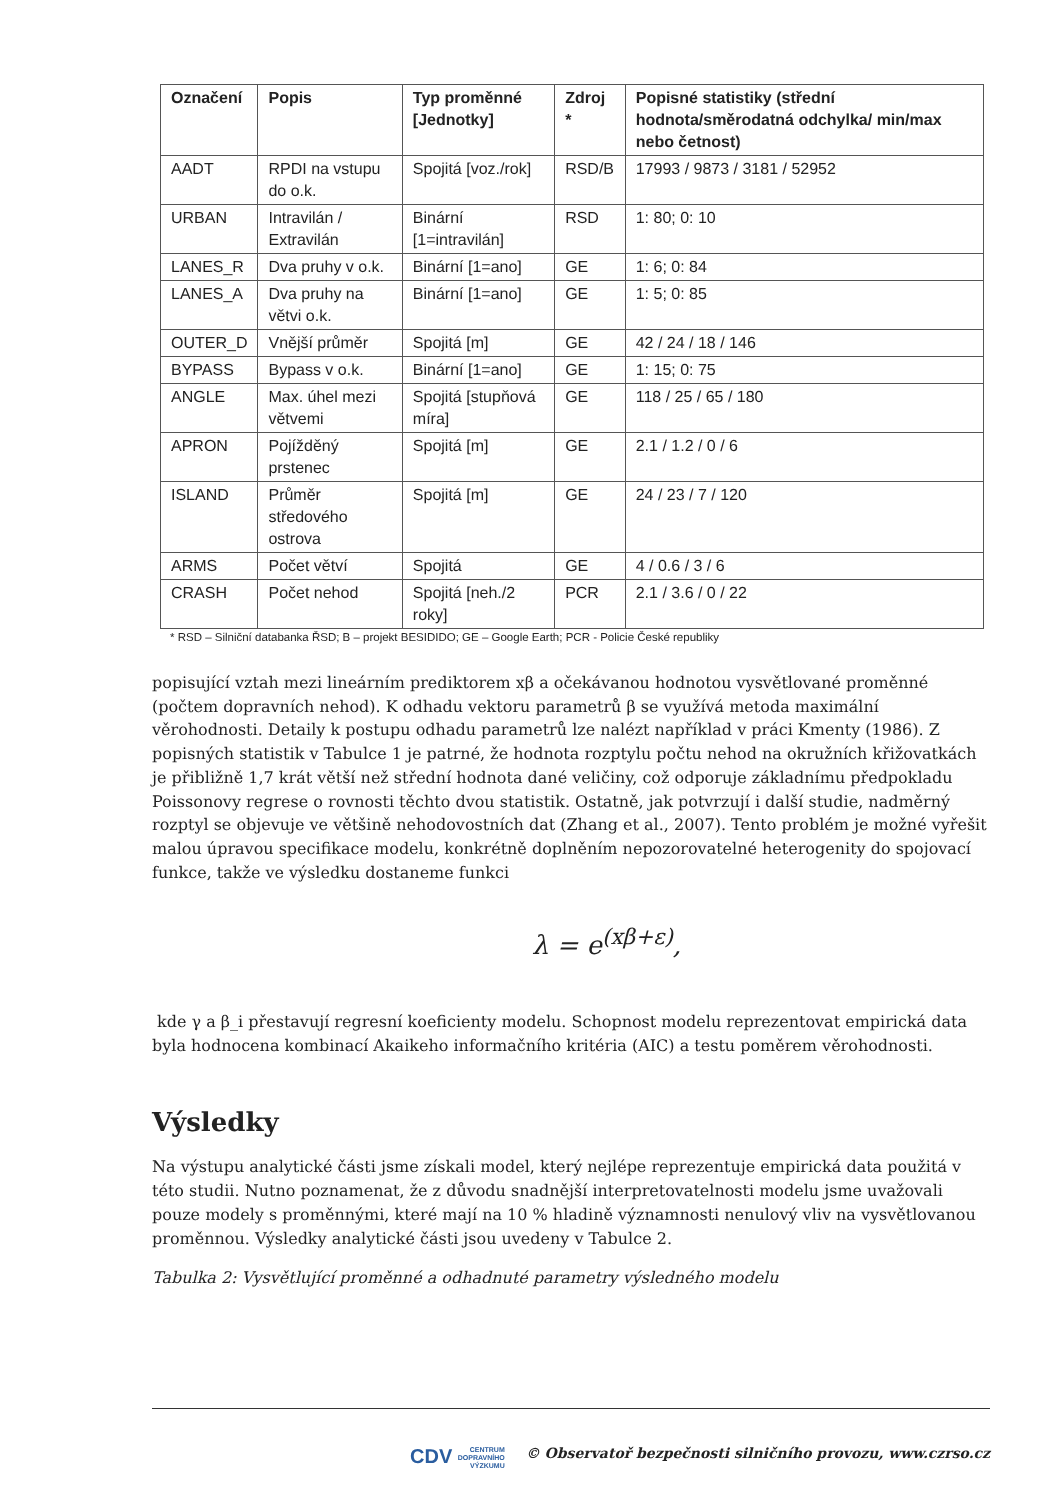| Označení | Popis | Typ proměnné [Jednotky] | Zdroj * | Popisné statistiky (střední hodnota/směrodatná odchylka/ min/max nebo četnost) |
| --- | --- | --- | --- | --- |
| AADT | RPDI na vstupu do o.k. | Spojitá [voz./rok] | RSD/B | 17993 / 9873 / 3181 / 52952 |
| URBAN | Intravilán / Extravilán | Binární [1=intravilán] | RSD | 1: 80; 0: 10 |
| LANES_R | Dva pruhy v o.k. | Binární [1=ano] | GE | 1: 6; 0: 84 |
| LANES_A | Dva pruhy na větvi o.k. | Binární [1=ano] | GE | 1: 5; 0: 85 |
| OUTER_D | Vnější průměr | Spojitá [m] | GE | 42 / 24 / 18 / 146 |
| BYPASS | Bypass v o.k. | Binární [1=ano] | GE | 1: 15; 0: 75 |
| ANGLE | Max. úhel mezi větvemi | Spojitá [stupňová míra] | GE | 118 / 25 / 65 / 180 |
| APRON | Pojížděný prstenec | Spojitá [m] | GE | 2.1 / 1.2 / 0 / 6 |
| ISLAND | Průměr středového ostrova | Spojitá [m] | GE | 24 / 23 / 7 / 120 |
| ARMS | Počet větví | Spojitá | GE | 4 / 0.6 / 3 / 6 |
| CRASH | Počet nehod | Spojitá [neh./2 roky] | PCR | 2.1 / 3.6 / 0 / 22 |
* RSD – Silniční databanka ŘSD; B – projekt BESIDIDO; GE – Google Earth; PCR - Policie České republiky
popisující vztah mezi lineárním prediktorem xβ a očekávanou hodnotou vysvětlované proměnné (počtem dopravních nehod). K odhadu vektoru parametrů β se využívá metoda maximální věrohodnosti. Detaily k postupu odhadu parametrů lze nalézt například v práci Kmenty (1986). Z popisných statistik v Tabulce 1 je patrné, že hodnota rozptylu počtu nehod na okružních křižovatkách je přibližně 1,7 krát větší než střední hodnota dané veličiny, což odporuje základnímu předpokladu Poissonovy regrese o rovnosti těchto dvou statistik. Ostatně, jak potvrzují i další studie, nadměrný rozptyl se objevuje ve většině nehodovostních dat (Zhang et al., 2007). Tento problém je možné vyřešit malou úpravou specifikace modelu, konkrétně doplněním nepozorovatelné heterogenity do spojovací funkce, takže ve výsledku dostaneme funkci
λ = e<sup>(xβ+ε)</sup>,
kde γ a β_i přestavují regresní koeficienty modelu. Schopnost modelu reprezentovat empirická data byla hodnocena kombinací Akaikeho informačního kritéria (AIC) a testu poměrem věrohodnosti.
Výsledky
Na výstupu analytické části jsme získali model, který nejlépe reprezentuje empirická data použitá v této studii. Nutno poznamenat, že z důvodu snadnější interpretovatelnosti modelu jsme uvažovali pouze modely s proměnnými, které mají na 10 % hladině významnosti nenulový vliv na vysvětlovanou proměnnou. Výsledky analytické části jsou uvedeny v Tabulce 2.
Tabulka 2: Vysvětlující proměnné a odhadnuté parametry výsledného modelu
CDV CENTRUM
DOPRAVNÍHO
VÝZKUMU © Observatoř bezpečnosti silničního provozu, www.czrso.cz